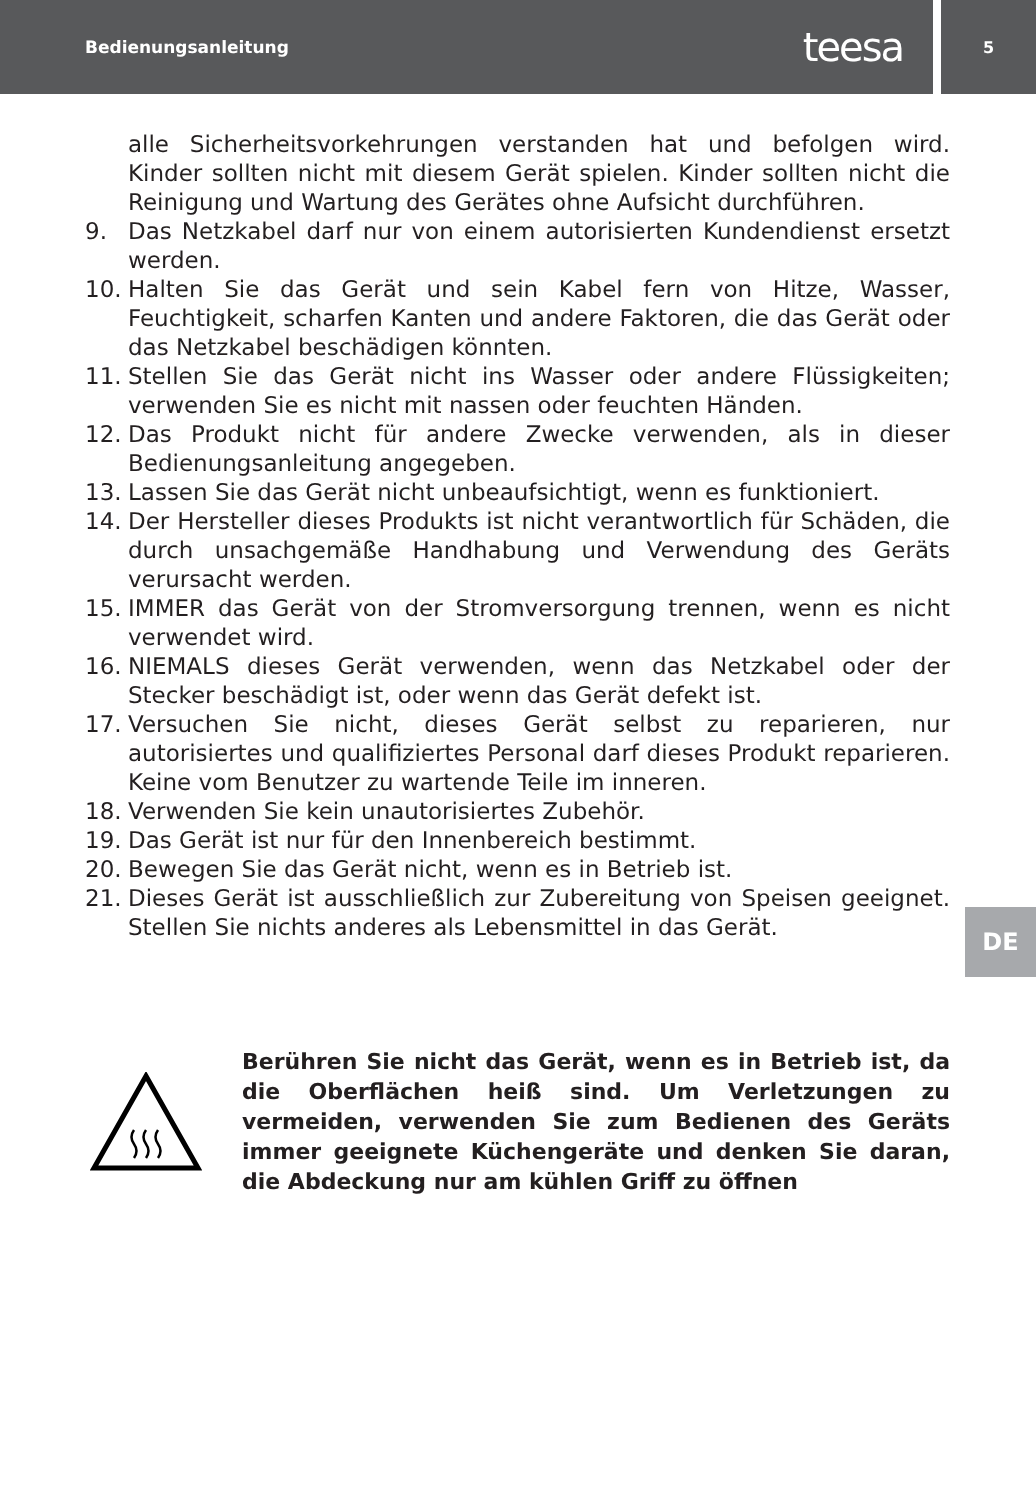Bedienungsanleitung teesa
5
DE
alle Sicherheitsvorkehrungen verstanden hat und befolgen wird. Kinder sollten nicht mit diesem Gerät spielen. Kinder sollten nicht die Reinigung und Wartung des Gerätes ohne Aufsicht durchführen.
9. Das Netzkabel darf nur von einem autorisierten Kundendienst ersetzt werden.
10. Halten Sie das Gerät und sein Kabel fern von Hitze, Wasser, Feuchtigkeit, scharfen Kanten und andere Faktoren, die das Gerät oder das Netzkabel beschädigen könnten.
11. Stellen Sie das Gerät nicht ins Wasser oder andere Flüssigkeiten; verwenden Sie es nicht mit nassen oder feuchten Händen.
12. Das Produkt nicht für andere Zwecke verwenden, als in dieser Bedienungsanleitung angegeben.
13. Lassen Sie das Gerät nicht unbeaufsichtigt, wenn es funktioniert.
14. Der Hersteller dieses Produkts ist nicht verantwortlich für Schäden, die durch unsachgemäße Handhabung und Verwendung des Geräts verursacht werden.
15. IMMER das Gerät von der Stromversorgung trennen, wenn es nicht verwendet wird.
16. NIEMALS dieses Gerät verwenden, wenn das Netzkabel oder der Stecker beschädigt ist, oder wenn das Gerät defekt ist.
17. Versuchen Sie nicht, dieses Gerät selbst zu reparieren, nur autorisiertes und qualifiziertes Personal darf dieses Produkt reparieren. Keine vom Benutzer zu wartende Teile im inneren.
18. Verwenden Sie kein unautorisiertes Zubehör.
19. Das Gerät ist nur für den Innenbereich bestimmt.
20. Bewegen Sie das Gerät nicht, wenn es in Betrieb ist.
21. Dieses Gerät ist ausschließlich zur Zubereitung von Speisen geeignet. Stellen Sie nichts anderes als Lebensmittel in das Gerät.
Berühren Sie nicht das Gerät, wenn es in Betrieb ist, da die Oberflächen heiß sind. Um Verletzungen zu vermeiden, verwenden Sie zum Bedienen des Geräts immer geeignete Küchengeräte und denken Sie daran, die Abdeckung nur am kühlen Griff zu öffnen